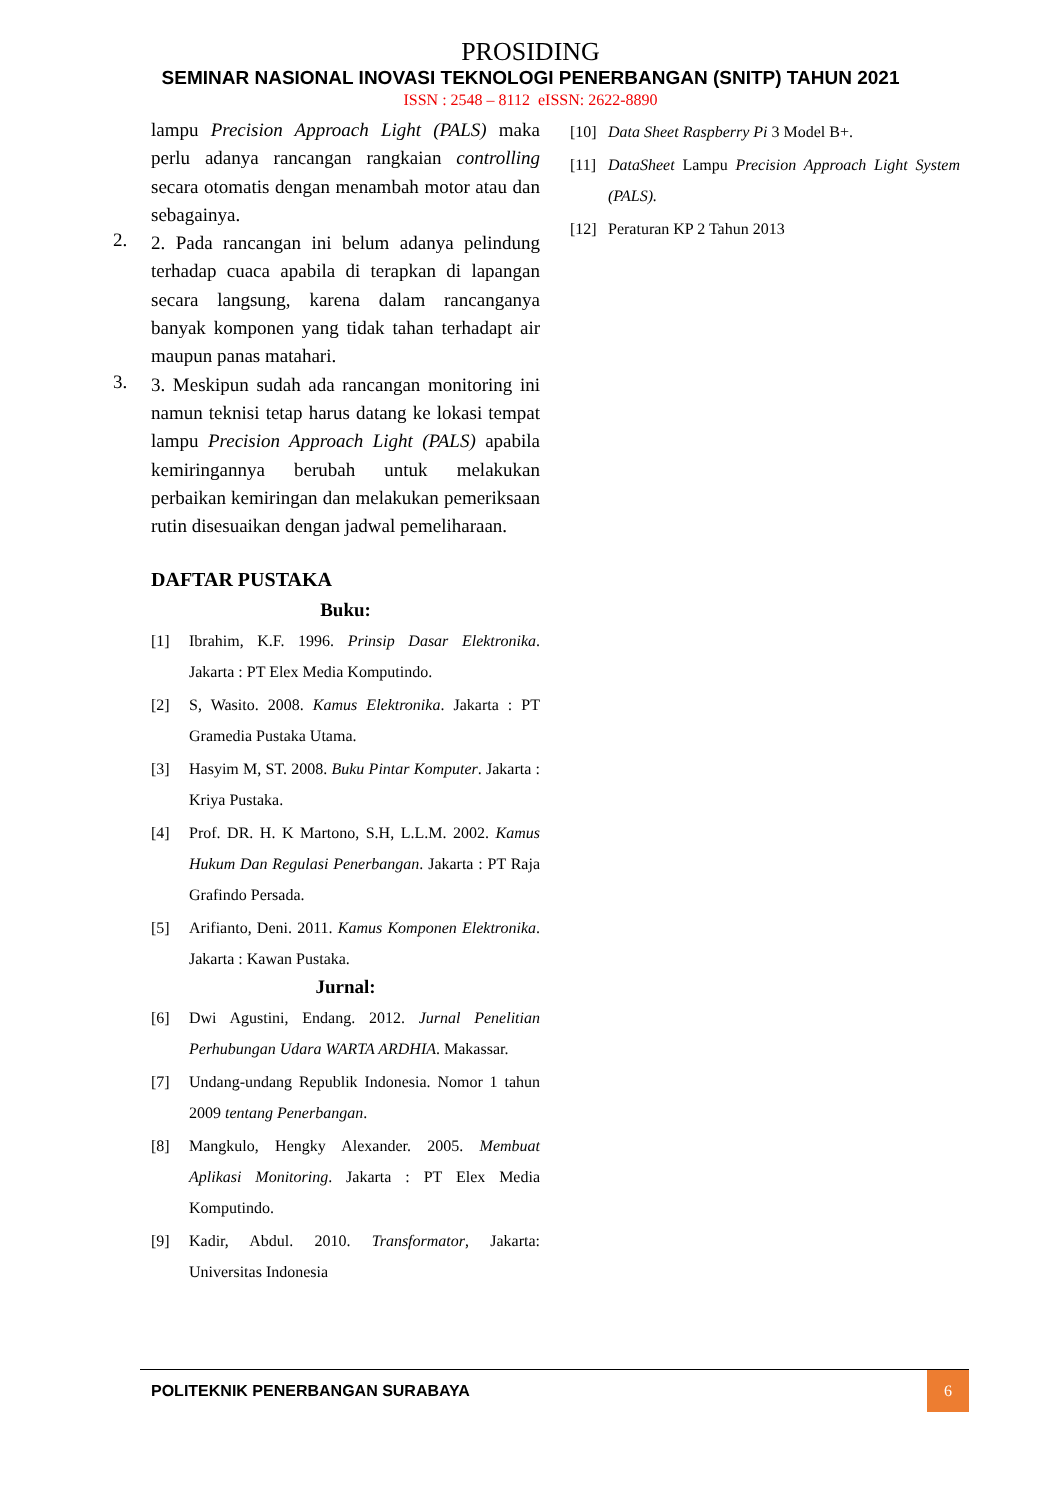PROSIDING
SEMINAR NASIONAL INOVASI TEKNOLOGI PENERBANGAN (SNITP) TAHUN 2021
ISSN : 2548 – 8112 eISSN: 2622-8890
lampu Precision Approach Light (PALS) maka perlu adanya rancangan rangkaian controlling secara otomatis dengan menambah motor atau dan sebagainya.
2.
2. Pada rancangan ini belum adanya pelindung terhadap cuaca apabila di terapkan di lapangan secara langsung, karena dalam rancanganya banyak komponen yang tidak tahan terhadapt air maupun panas matahari.
3.
3. Meskipun sudah ada rancangan monitoring ini namun teknisi tetap harus datang ke lokasi tempat lampu Precision Approach Light (PALS) apabila kemiringannya berubah untuk melakukan perbaikan kemiringan dan melakukan pemeriksaan rutin disesuaikan dengan jadwal pemeliharaan.
DAFTAR PUSTAKA
Buku:
[1] Ibrahim, K.F. 1996. Prinsip Dasar Elektronika. Jakarta : PT Elex Media Komputindo.
[2] S, Wasito. 2008. Kamus Elektronika. Jakarta : PT Gramedia Pustaka Utama.
[3] Hasyim M, ST. 2008. Buku Pintar Komputer. Jakarta : Kriya Pustaka.
[4] Prof. DR. H. K Martono, S.H, L.L.M. 2002. Kamus Hukum Dan Regulasi Penerbangan. Jakarta : PT Raja Grafindo Persada.
[5] Arifianto, Deni. 2011. Kamus Komponen Elektronika. Jakarta : Kawan Pustaka.
Jurnal:
[6] Dwi Agustini, Endang. 2012. Jurnal Penelitian Perhubungan Udara WARTA ARDHIA. Makassar.
[7] Undang-undang Republik Indonesia. Nomor 1 tahun 2009 tentang Penerbangan.
[8] Mangkulo, Hengky Alexander. 2005. Membuat Aplikasi Monitoring. Jakarta : PT Elex Media Komputindo.
[9] Kadir, Abdul. 2010. Transformator, Jakarta: Universitas Indonesia
[10] Data Sheet Raspberry Pi 3 Model B+.
[11] DataSheet Lampu Precision Approach Light System (PALS).
[12] Peraturan KP 2 Tahun 2013
POLITEKNIK PENERBANGAN SURABAYA
6